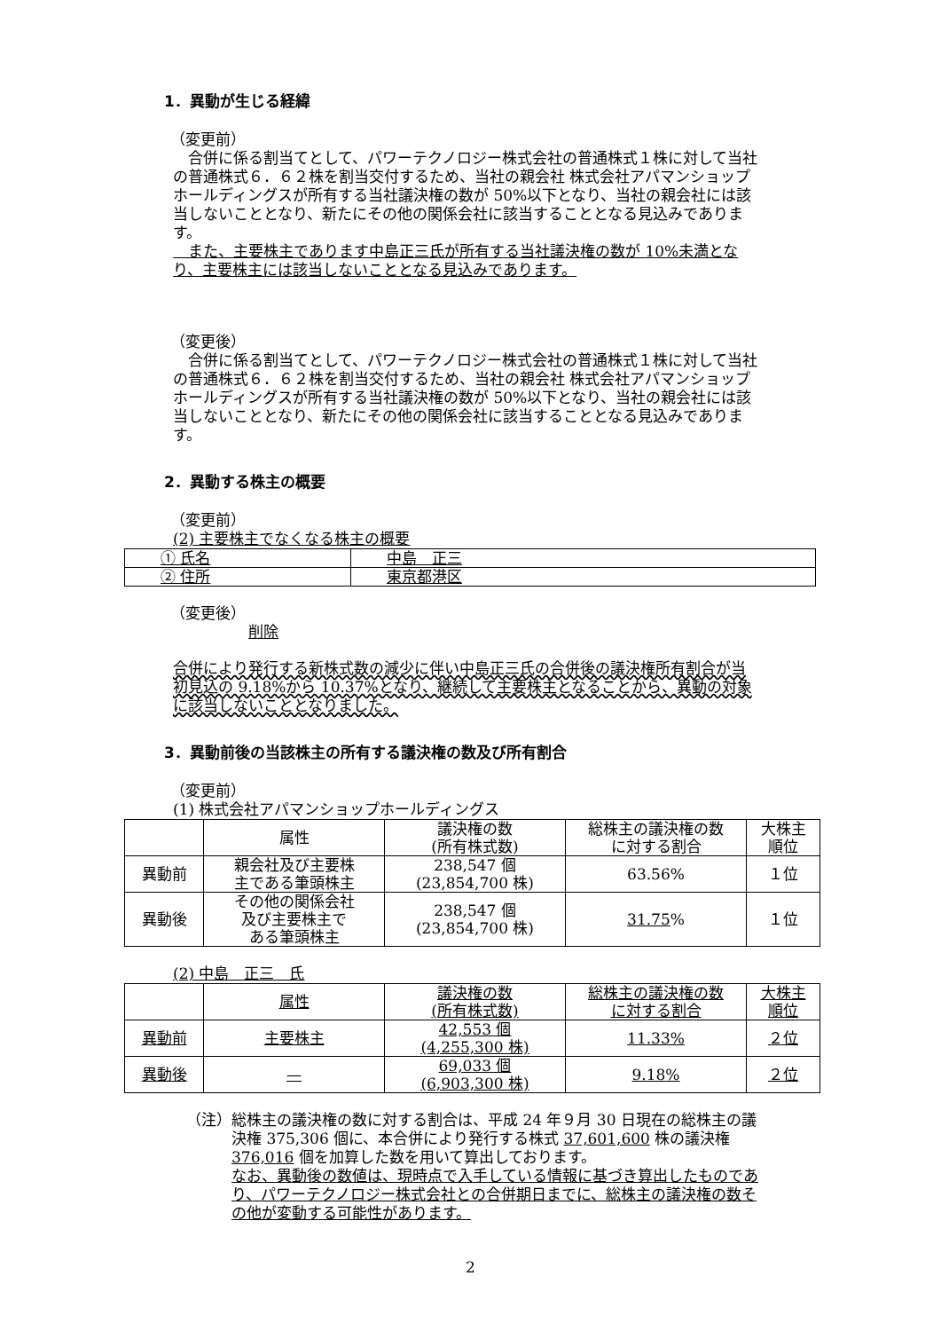1．異動が生じる経緯
（変更前）
　合併に係る割当てとして、パワーテクノロジー株式会社の普通株式１株に対して当社の普通株式６．６２株を割当交付するため、当社の親会社 株式会社アパマンショップホールディングスが所有する当社議決権の数が 50%以下となり、当社の親会社には該当しないこととなり、新たにその他の関係会社に該当することとなる見込みであります。
　また、主要株主であります中島正三氏が所有する当社議決権の数が 10%未満となり、主要株主には該当しないこととなる見込みであります。
（変更後）
　合併に係る割当てとして、パワーテクノロジー株式会社の普通株式１株に対して当社の普通株式６．６２株を割当交付するため、当社の親会社 株式会社アパマンショップホールディングスが所有する当社議決権の数が 50%以下となり、当社の親会社には該当しないこととなり、新たにその他の関係会社に該当することとなる見込みであります。
2．異動する株主の概要
（変更前）
(2) 主要株主でなくなる株主の概要
| ① 氏名 | 中島 正三 |
| ② 住所 | 東京都港区 |
（変更後）
削除
合併により発行する新株式数の減少に伴い中島正三氏の合併後の議決権所有割合が当初見込の 9.18%から 10.37%となり、継続して主要株主となることから、異動の対象に該当しないこととなりました。
3．異動前後の当該株主の所有する議決権の数及び所有割合
（変更前）
(1) 株式会社アパマンショップホールディングス
| | 属性 | 議決権の数 (所有株式数) | 総株主の議決権の数 に対する割合 | 大株主 順位 |
| 異動前 | 親会社及び主要株 主である筆頭株主 | 238,547 個 (23,854,700 株) | 63.56% | １位 |
| 異動後 | その他の関係会社 及び主要株主で ある筆頭株主 | 238,547 個 (23,854,700 株) | 31.75 % | １位 |
(2) 中島　正三　氏
| | 属性 | 議決権の数 (所有株式数) | 総株主の議決権の数 に対する割合 | 大株主 順位 |
| 異動前 | 主要株主 | 42,553 個 (4,255,300 株) | 11.33% | ２位 |
| 異動後 | — | 69,033 個 (6,903,300 株) | 9.18% | ２位 |
（注） 総株主の議決権の数に対する割合は、平成 24 年９月 30 日現在の総株主の議決権 375,306 個に、本合併により発行する株式 37,601,600 株の議決権 376,016 個を加算した数を用いて算出しております。
なお、異動後の数値は、現時点で入手している情報に基づき算出したものであり、パワーテクノロジー株式会社との合併期日までに、総株主の議決権の数その他が変動する可能性があります。
2